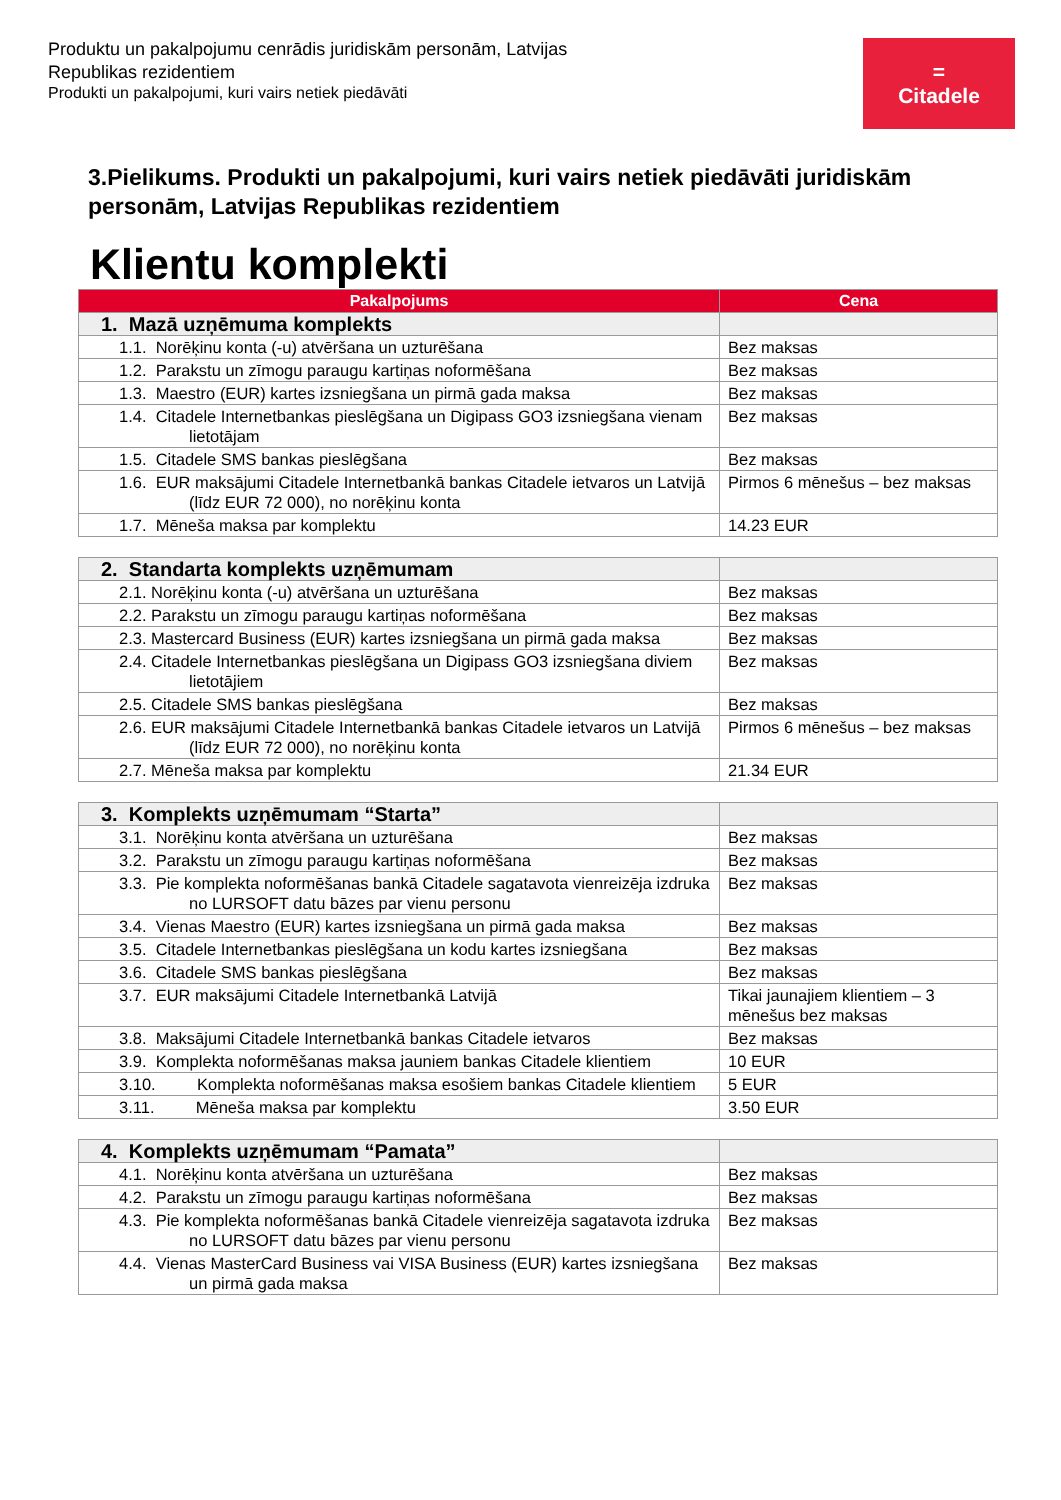Produktu un pakalpojumu cenrādis juridiskām personām, Latvijas
Republikas rezidentiem
Produkti un pakalpojumi, kuri vairs netiek piedāvāti
=
Citadele
3.Pielikums. Produkti un pakalpojumi, kuri vairs netiek piedāvāti juridiskām personām, Latvijas Republikas rezidentiem
Klientu komplekti
| Pakalpojums | Cena |
| --- | --- |
| 1. Mazā uzņēmuma komplekts | |
| 1.1. Norēķinu konta (-u) atvēršana un uzturēšana | Bez maksas |
| 1.2. Parakstu un zīmogu paraugu kartiņas noformēšana | Bez maksas |
| 1.3. Maestro (EUR) kartes izsniegšana un pirmā gada maksa | Bez maksas |
| 1.4. Citadele Internetbankas pieslēgšana un Digipass GO3 izsniegšana vienam lietotājam | Bez maksas |
| 1.5. Citadele SMS bankas pieslēgšana | Bez maksas |
| 1.6. EUR maksājumi Citadele Internetbankā bankas Citadele ietvaros un Latvijā (līdz EUR 72 000), no norēķinu konta | Pirmos 6 mēnešus – bez maksas |
| 1.7. Mēneša maksa par komplektu | 14.23 EUR |
| 2. Standarta komplekts uzņēmumam | |
| 2.1. Norēķinu konta (-u) atvēršana un uzturēšana | Bez maksas |
| 2.2. Parakstu un zīmogu paraugu kartiņas noformēšana | Bez maksas |
| 2.3. Mastercard Business (EUR) kartes izsniegšana un pirmā gada maksa | Bez maksas |
| 2.4. Citadele Internetbankas pieslēgšana un Digipass GO3 izsniegšana diviem lietotājiem | Bez maksas |
| 2.5. Citadele SMS bankas pieslēgšana | Bez maksas |
| 2.6. EUR maksājumi Citadele Internetbankā bankas Citadele ietvaros un Latvijā (līdz EUR 72 000), no norēķinu konta | Pirmos 6 mēnešus – bez maksas |
| 2.7. Mēneša maksa par komplektu | 21.34 EUR |
| 3. Komplekts uzņēmumam “Starta” | |
| 3.1. Norēķinu konta atvēršana un uzturēšana | Bez maksas |
| 3.2. Parakstu un zīmogu paraugu kartiņas noformēšana | Bez maksas |
| 3.3. Pie komplekta noformēšanas bankā Citadele sagatavota vienreizēja izdruka no LURSOFT datu bāzes par vienu personu | Bez maksas |
| 3.4. Vienas Maestro (EUR) kartes izsniegšana un pirmā gada maksa | Bez maksas |
| 3.5. Citadele Internetbankas pieslēgšana un kodu kartes izsniegšana | Bez maksas |
| 3.6. Citadele SMS bankas pieslēgšana | Bez maksas |
| 3.7. EUR maksājumi Citadele Internetbankā Latvijā | Tikai jaunajiem klientiem – 3 mēnešus bez maksas |
| 3.8. Maksājumi Citadele Internetbankā bankas Citadele ietvaros | Bez maksas |
| 3.9. Komplekta noformēšanas maksa jauniem bankas Citadele klientiem | 10 EUR |
| 3.10. Komplekta noformēšanas maksa esošiem bankas Citadele klientiem | 5 EUR |
| 3.11. Mēneša maksa par komplektu | 3.50 EUR |
| 4. Komplekts uzņēmumam “Pamata” | |
| 4.1. Norēķinu konta atvēršana un uzturēšana | Bez maksas |
| 4.2. Parakstu un zīmogu paraugu kartiņas noformēšana | Bez maksas |
| 4.3. Pie komplekta noformēšanas bankā Citadele vienreizēja sagatavota izdruka no LURSOFT datu bāzes par vienu personu | Bez maksas |
| 4.4. Vienas MasterCard Business vai VISA Business (EUR) kartes izsniegšana un pirmā gada maksa | Bez maksas |